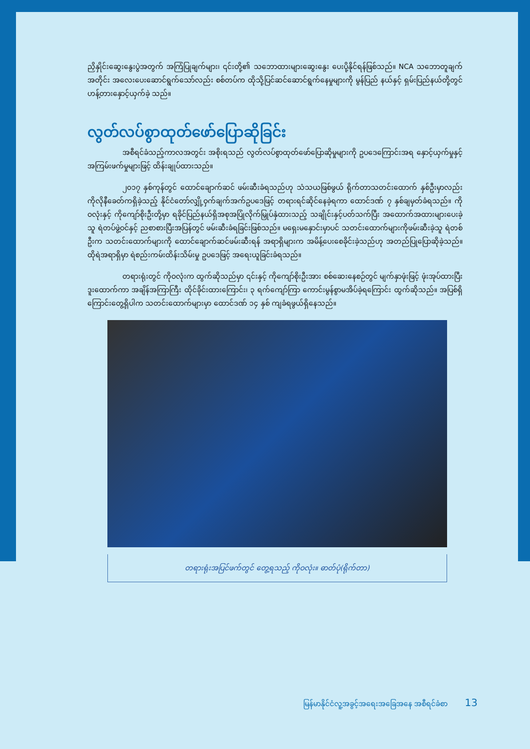ညှိနှိုင်းဆွေးနွေးပွဲအတွက် အကြံပြုချက်များ၊ ၎င်းတို့၏ သဘောထားများဆွေးနွေး ပေးပို့နိုင်ရန်ဖြစ်သည်။ NCA သဘောတူချက်အတိုင်း အလေးပေးဆောင်ရွက်သော်လည်း စစ်တပ်က ထိုသို့ပြင်ဆင်ဆောင်ရွက်နေမှုများကို မွန်ပြည် နယ်နှင့် ရှမ်းပြည်နယ်တို့တွင် ဟန့်တားနှောင့်ယှက်ခဲ့ သည်။
လွတ်လပ်စွာထုတ်ဖော်ပြောဆိုခြင်း
အစီရင်ခံသည့်ကာလအတွင်း အစိုးရသည် လွတ်လပ်စွာထုတ်ဖော်ပြောဆိုမှုများကို ဥပဒေကြောင်းအရ နှောင့်ယှက်မှုနှင့် အကြမ်းဖက်မှုများဖြင့် ထိန်းချုပ်ထားသည်။
၂၀၁၇ နှစ်ကုန်တွင် ထောင်ချောက်ဆင် ဖမ်းဆီးခံရသည်ဟု သံသယဖြစ်ဖွယ် ရိုက်တာသတင်းထောက် နှစ်ဦးမှာလည်း ကိုလိုနီခေတ်ကရှိခဲ့သည့် နိုင်ငံတော်လျှို့ဝှက်ချက်အက်ဥပဒေဖြင့် တရားရင်ဆိုင်နေခဲ့ရကာ ထောင်ဒဏ် ၇ နှစ်ချမှတ်ခံရသည်။ ကိုဝလုံးနှင့် ကိုကျော်စိုးဦးတို့မှာ ရခိုင်ပြည်နယ်ရှိအစုအပြုံလိုက်မြှုပ်နှံထားသည့် သချိုင်းနှင့်ပတ်သက်ပြီး အထောက်အထားများပေးခဲ့သူ ရဲတပ်ဖွဲ့ဝင်နှင့် ညစာစားပြီးအပြန်တွင် ဖမ်းဆီးခံရခြင်းဖြစ်သည်။ မရှေးမနှောင်းမှာပင် သတင်းထောက်များကိုဖမ်းဆီးခဲ့သူ ရဲတစ်ဦးက သတင်းထောက်များကို ထောင်ချောက်ဆင်ဖမ်းဆီးရန် အရာရှိများက အမိန့်ပေးစေခိုင်းခဲ့သည်ဟု အတည်ပြုပြောဆိုခဲ့သည်။ ထိုရဲအရာရှိမှာ ရဲစည်းကမ်းထိန်းသိမ်းမှု ဥပဒေဖြင့် အရေးယူခြင်းခံရသည်။
တရားရုံးတွင် ကိုဝလုံးက ထွက်ဆိုသည်မှာ ၎င်းနှင့် ကိုကျော်စိုးဦးအား စစ်ဆေးနေစဉ်တွင် မျက်နှာဖုံးဖြင့် ဖုံးအုပ်ထားပြီး ဒူးထောက်ကာ အချိန်အကြာကြီး ထိုင်ခိုင်းထားကြောင်း၊ ၃ ရက်ကျော်ကြာ ကောင်းမွန်စွာမအိပ်ခဲ့ရကြောင်း ထွက်ဆိုသည်။ အပြစ်ရှိကြောင်းတွေ့ရှိပါက သတင်းထောက်များမှာ ထောင်ဒဏ် ၁၄ နှစ် ကျခံရဖွယ်ရှိနေသည်။
တရားရုံးအပြင်ဖက်တွင် တွေ့ရသည့် ကိုဝလုံး။ ဓာတ်ပုံ(ရိုက်တာ)
မြန်မာနိုင်ငံလူ့အခွင့်အရေးအခြေအနေ အစီရင်ခံစာ 13